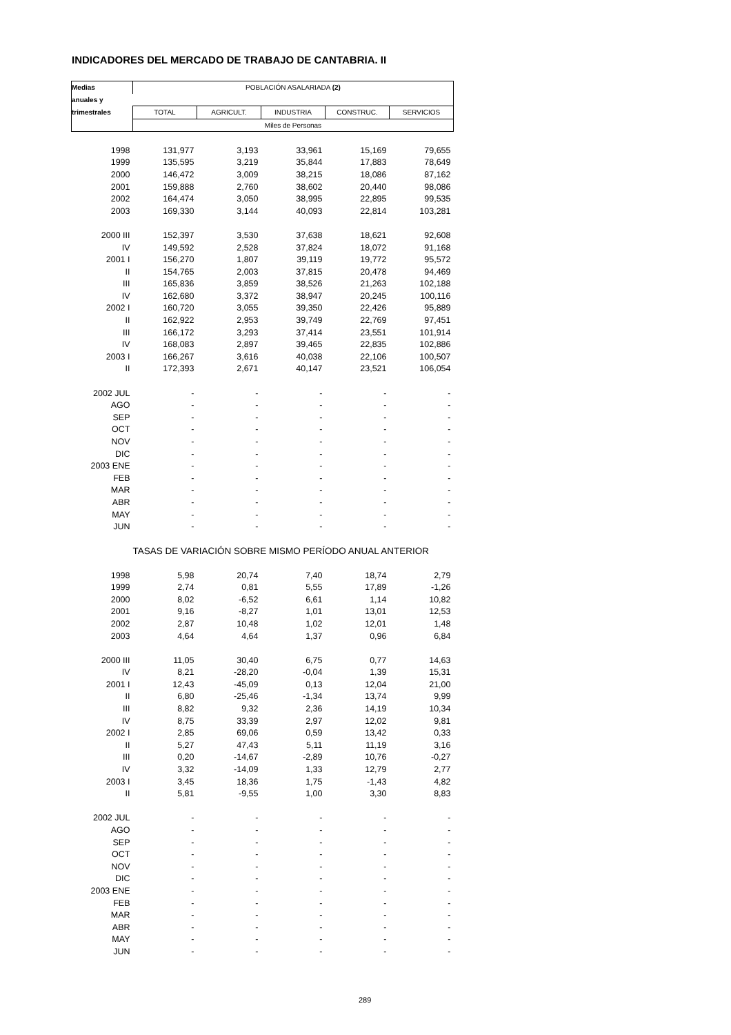INDICADORES DEL MERCADO DE TRABAJO DE CANTABRIA. II
| Medias | POBLACIÓN ASALARIADA (2) | | | | |
| --- | --- | --- | --- | --- | --- |
| anuales y | | | | | |
| trimestrales | TOTAL | AGRICULT. | INDUSTRIA | CONSTRUC. | SERVICIOS |
| | Miles de Personas | | | | |
| 1998 | 131,977 | 3,193 | 33,961 | 15,169 | 79,655 |
| 1999 | 135,595 | 3,219 | 35,844 | 17,883 | 78,649 |
| 2000 | 146,472 | 3,009 | 38,215 | 18,086 | 87,162 |
| 2001 | 159,888 | 2,760 | 38,602 | 20,440 | 98,086 |
| 2002 | 164,474 | 3,050 | 38,995 | 22,895 | 99,535 |
| 2003 | 169,330 | 3,144 | 40,093 | 22,814 | 103,281 |
| 2000 III | 152,397 | 3,530 | 37,638 | 18,621 | 92,608 |
| IV | 149,592 | 2,528 | 37,824 | 18,072 | 91,168 |
| 2001 I | 156,270 | 1,807 | 39,119 | 19,772 | 95,572 |
| II | 154,765 | 2,003 | 37,815 | 20,478 | 94,469 |
| III | 165,836 | 3,859 | 38,526 | 21,263 | 102,188 |
| IV | 162,680 | 3,372 | 38,947 | 20,245 | 100,116 |
| 2002 I | 160,720 | 3,055 | 39,350 | 22,426 | 95,889 |
| II | 162,922 | 2,953 | 39,749 | 22,769 | 97,451 |
| III | 166,172 | 3,293 | 37,414 | 23,551 | 101,914 |
| IV | 168,083 | 2,897 | 39,465 | 22,835 | 102,886 |
| 2003 I | 166,267 | 3,616 | 40,038 | 22,106 | 100,507 |
| II | 172,393 | 2,671 | 40,147 | 23,521 | 106,054 |
| 2002 JUL | - | - | - | - | - |
| AGO | - | - | - | - | - |
| SEP | - | - | - | - | - |
| OCT | - | - | - | - | - |
| NOV | - | - | - | - | - |
| DIC | - | - | - | - | - |
| 2003 ENE | - | - | - | - | - |
| FEB | - | - | - | - | - |
| MAR | - | - | - | - | - |
| ABR | - | - | - | - | - |
| MAY | - | - | - | - | - |
| JUN | - | - | - | - | - |
| | TASAS DE VARIACIÓN SOBRE MISMO PERÍODO ANUAL ANTERIOR | | | | |
| 1998 | 5,98 | 20,74 | 7,40 | 18,74 | 2,79 |
| 1999 | 2,74 | 0,81 | 5,55 | 17,89 | -1,26 |
| 2000 | 8,02 | -6,52 | 6,61 | 1,14 | 10,82 |
| 2001 | 9,16 | -8,27 | 1,01 | 13,01 | 12,53 |
| 2002 | 2,87 | 10,48 | 1,02 | 12,01 | 1,48 |
| 2003 | 4,64 | 4,64 | 1,37 | 0,96 | 6,84 |
| 2000 III | 11,05 | 30,40 | 6,75 | 0,77 | 14,63 |
| IV | 8,21 | -28,20 | -0,04 | 1,39 | 15,31 |
| 2001 I | 12,43 | -45,09 | 0,13 | 12,04 | 21,00 |
| II | 6,80 | -25,46 | -1,34 | 13,74 | 9,99 |
| III | 8,82 | 9,32 | 2,36 | 14,19 | 10,34 |
| IV | 8,75 | 33,39 | 2,97 | 12,02 | 9,81 |
| 2002 I | 2,85 | 69,06 | 0,59 | 13,42 | 0,33 |
| II | 5,27 | 47,43 | 5,11 | 11,19 | 3,16 |
| III | 0,20 | -14,67 | -2,89 | 10,76 | -0,27 |
| IV | 3,32 | -14,09 | 1,33 | 12,79 | 2,77 |
| 2003 I | 3,45 | 18,36 | 1,75 | -1,43 | 4,82 |
| II | 5,81 | -9,55 | 1,00 | 3,30 | 8,83 |
| 2002 JUL | - | - | - | - | - |
| AGO | - | - | - | - | - |
| SEP | - | - | - | - | - |
| OCT | - | - | - | - | - |
| NOV | - | - | - | - | - |
| DIC | - | - | - | - | - |
| 2003 ENE | - | - | - | - | - |
| FEB | - | - | - | - | - |
| MAR | - | - | - | - | - |
| ABR | - | - | - | - | - |
| MAY | - | - | - | - | - |
| JUN | - | - | - | - | - |
289